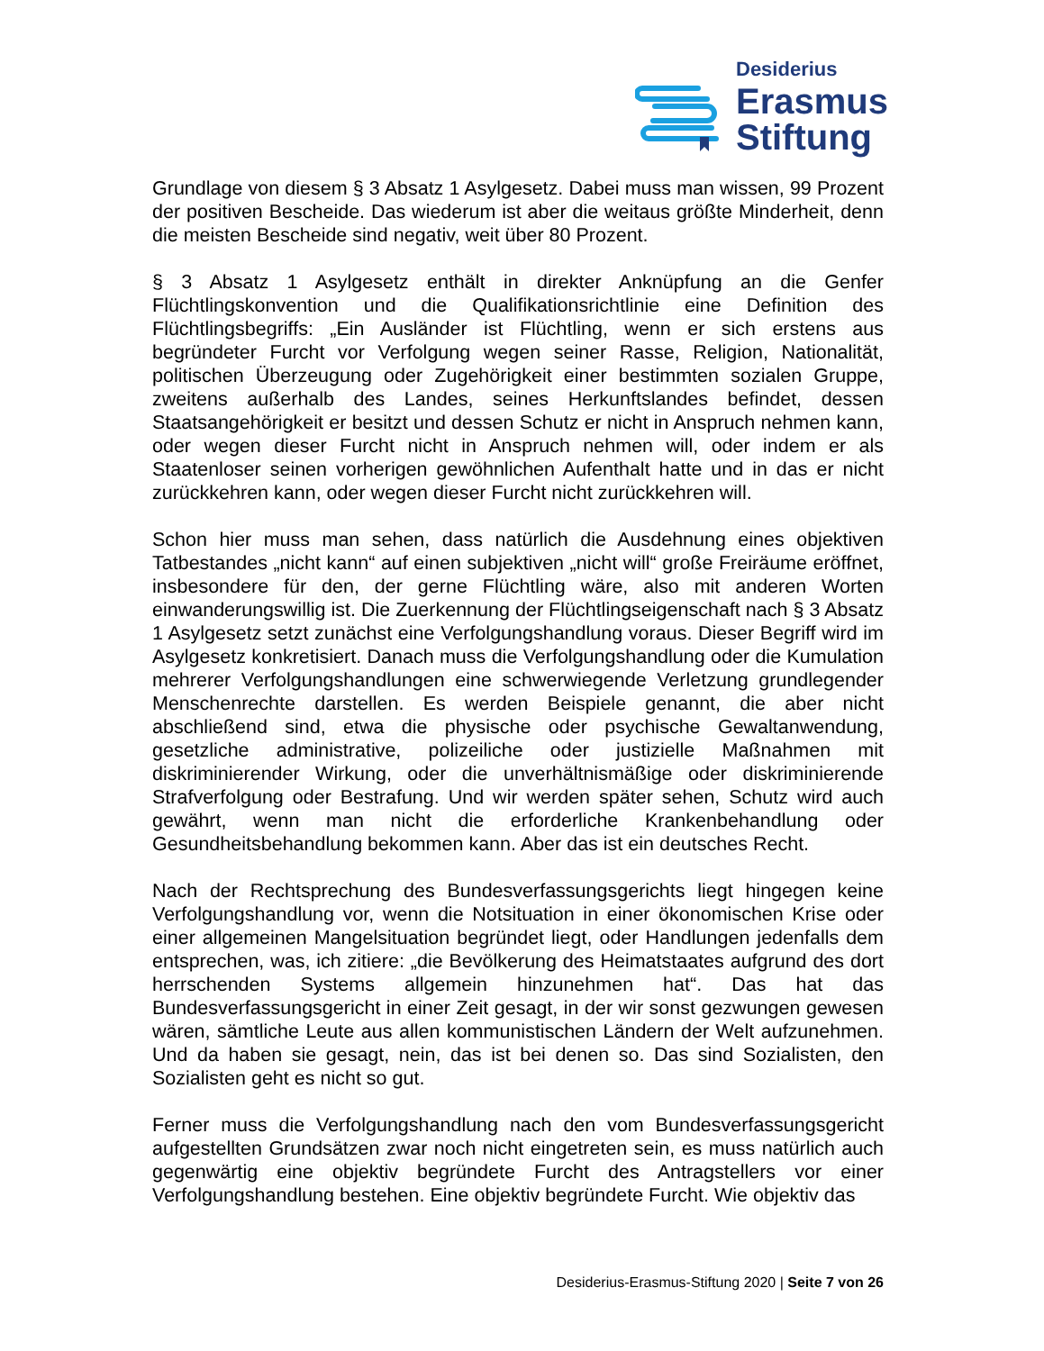Desiderius
Erasmus
Stiftung
Grundlage von diesem § 3 Absatz 1 Asylgesetz. Dabei muss man wissen, 99 Prozent der positiven Bescheide. Das wiederum ist aber die weitaus größte Minderheit, denn die meisten Bescheide sind negativ, weit über 80 Prozent.
§ 3 Absatz 1 Asylgesetz enthält in direkter Anknüpfung an die Genfer Flüchtlingskonvention und die Qualifikationsrichtlinie eine Definition des Flüchtlingsbegriffs: „Ein Ausländer ist Flüchtling, wenn er sich erstens aus begründeter Furcht vor Verfolgung wegen seiner Rasse, Religion, Nationalität, politischen Überzeugung oder Zugehörigkeit einer bestimmten sozialen Gruppe, zweitens außerhalb des Landes, seines Herkunftslandes befindet, dessen Staatsangehörigkeit er besitzt und dessen Schutz er nicht in Anspruch nehmen kann, oder wegen dieser Furcht nicht in Anspruch nehmen will, oder indem er als Staatenloser seinen vorherigen gewöhnlichen Aufenthalt hatte und in das er nicht zurückkehren kann, oder wegen dieser Furcht nicht zurückkehren will.
Schon hier muss man sehen, dass natürlich die Ausdehnung eines objektiven Tatbestandes „nicht kann“ auf einen subjektiven „nicht will“ große Freiräume eröffnet, insbesondere für den, der gerne Flüchtling wäre, also mit anderen Worten einwanderungswillig ist. Die Zuerkennung der Flüchtlingseigenschaft nach § 3 Absatz 1 Asylgesetz setzt zunächst eine Verfolgungshandlung voraus. Dieser Begriff wird im Asylgesetz konkretisiert. Danach muss die Verfolgungshandlung oder die Kumulation mehrerer Verfolgungshandlungen eine schwerwiegende Verletzung grundlegender Menschenrechte darstellen. Es werden Beispiele genannt, die aber nicht abschließend sind, etwa die physische oder psychische Gewaltanwendung, gesetzliche administrative, polizeiliche oder justizielle Maßnahmen mit diskriminierender Wirkung, oder die unverhältnismäßige oder diskriminierende Strafverfolgung oder Bestrafung. Und wir werden später sehen, Schutz wird auch gewährt, wenn man nicht die erforderliche Krankenbehandlung oder Gesundheitsbehandlung bekommen kann. Aber das ist ein deutsches Recht.
Nach der Rechtsprechung des Bundesverfassungsgerichts liegt hingegen keine Verfolgungshandlung vor, wenn die Notsituation in einer ökonomischen Krise oder einer allgemeinen Mangelsituation begründet liegt, oder Handlungen jedenfalls dem entsprechen, was, ich zitiere: „die Bevölkerung des Heimatstaates aufgrund des dort herrschenden Systems allgemein hinzunehmen hat“. Das hat das Bundesverfassungsgericht in einer Zeit gesagt, in der wir sonst gezwungen gewesen wären, sämtliche Leute aus allen kommunistischen Ländern der Welt aufzunehmen. Und da haben sie gesagt, nein, das ist bei denen so. Das sind Sozialisten, den Sozialisten geht es nicht so gut.
Ferner muss die Verfolgungshandlung nach den vom Bundesverfassungsgericht aufgestellten Grundsätzen zwar noch nicht eingetreten sein, es muss natürlich auch gegenwärtig eine objektiv begründete Furcht des Antragstellers vor einer Verfolgungshandlung bestehen. Eine objektiv begründete Furcht. Wie objektiv das
Desiderius-Erasmus-Stiftung 2020 | Seite 7 von 26